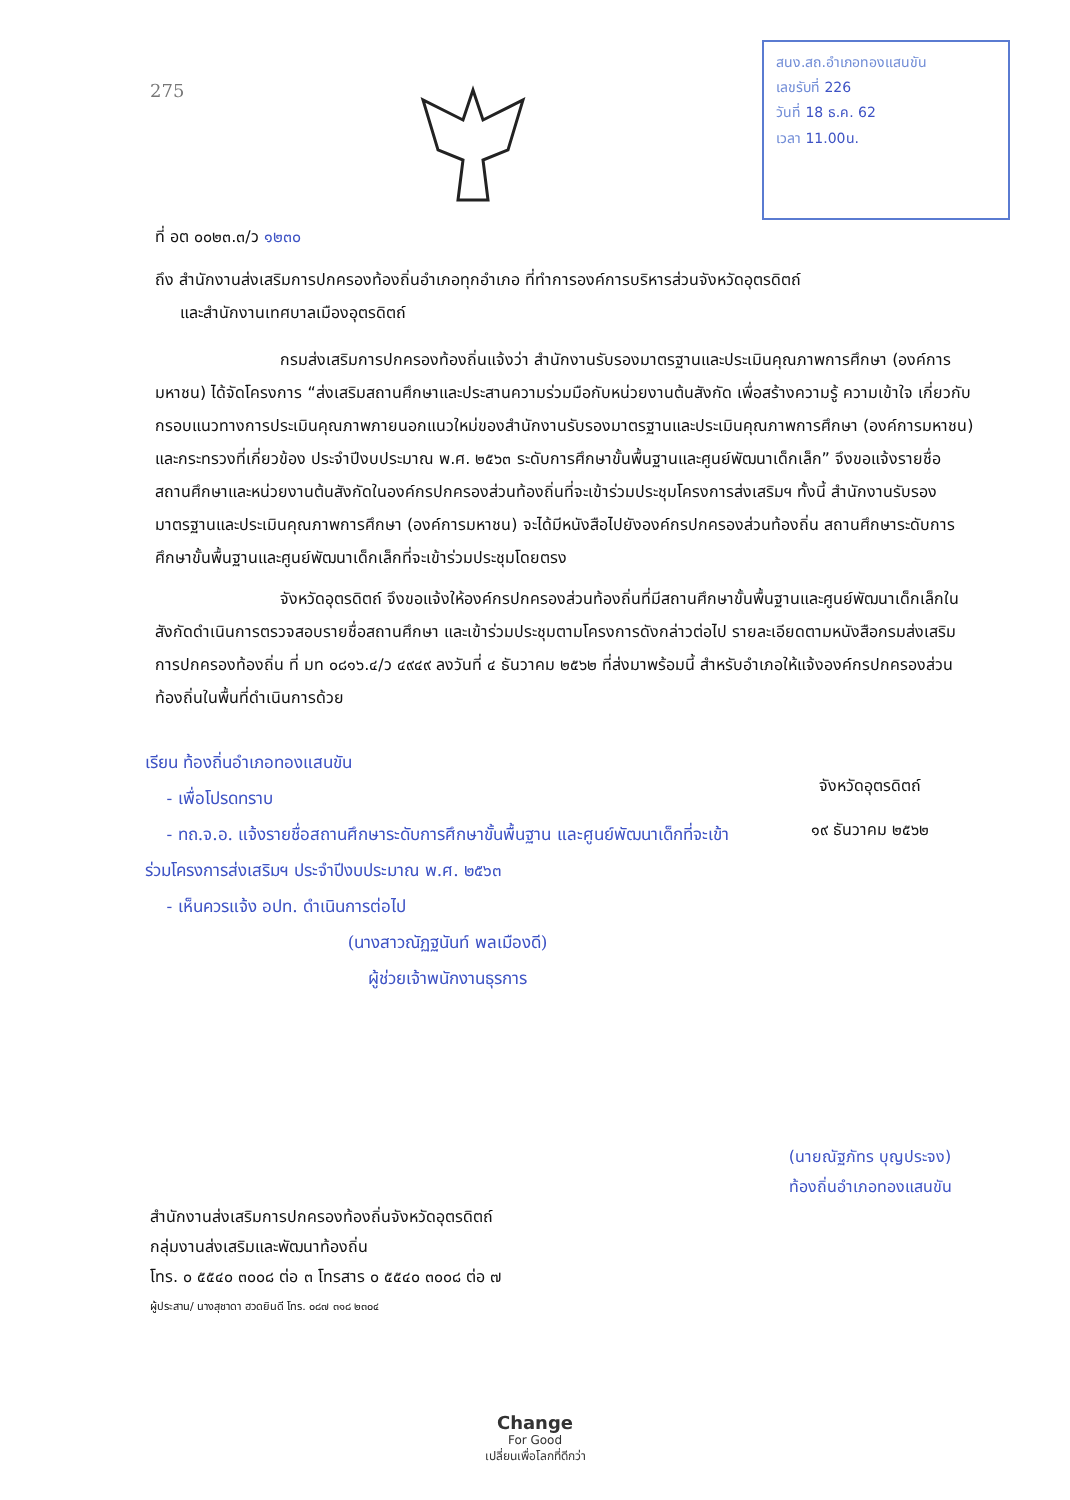275
สนง.สถ.อำเภอทองแสนขัน
เลขรับที่ 226
วันที่ 18 ธ.ค. 62
เวลา 11.00น.
ที่ อต ๐๐๒๓.๓/ว ๑๒๓๐
ถึง สำนักงานส่งเสริมการปกครองท้องถิ่นอำเภอทุกอำเภอ ที่ทำการองค์การบริหารส่วนจังหวัดอุตรดิตถ์
และสำนักงานเทศบาลเมืองอุตรดิตถ์
กรมส่งเสริมการปกครองท้องถิ่นแจ้งว่า สำนักงานรับรองมาตรฐานและประเมินคุณภาพการศึกษา (องค์การมหาชน) ได้จัดโครงการ “ส่งเสริมสถานศึกษาและประสานความร่วมมือกับหน่วยงานต้นสังกัด เพื่อสร้างความรู้ ความเข้าใจ เกี่ยวกับกรอบแนวทางการประเมินคุณภาพภายนอกแนวใหม่ของสำนักงานรับรองมาตรฐานและประเมินคุณภาพการศึกษา (องค์การมหาชน) และกระทรวงที่เกี่ยวข้อง ประจำปีงบประมาณ พ.ศ. ๒๕๖๓ ระดับการศึกษาขั้นพื้นฐานและศูนย์พัฒนาเด็กเล็ก” จึงขอแจ้งรายชื่อสถานศึกษาและหน่วยงานต้นสังกัดในองค์กรปกครองส่วนท้องถิ่นที่จะเข้าร่วมประชุมโครงการส่งเสริมฯ ทั้งนี้ สำนักงานรับรองมาตรฐานและประเมินคุณภาพการศึกษา (องค์การมหาชน) จะได้มีหนังสือไปยังองค์กรปกครองส่วนท้องถิ่น สถานศึกษาระดับการศึกษาขั้นพื้นฐานและศูนย์พัฒนาเด็กเล็กที่จะเข้าร่วมประชุมโดยตรง
จังหวัดอุตรดิตถ์ จึงขอแจ้งให้องค์กรปกครองส่วนท้องถิ่นที่มีสถานศึกษาขั้นพื้นฐานและศูนย์พัฒนาเด็กเล็กในสังกัดดำเนินการตรวจสอบรายชื่อสถานศึกษา และเข้าร่วมประชุมตามโครงการดังกล่าวต่อไป รายละเอียดตามหนังสือกรมส่งเสริมการปกครองท้องถิ่น ที่ มท ๐๘๑๖.๔/ว ๔๙๔๙ ลงวันที่ ๔ ธันวาคม ๒๕๖๒ ที่ส่งมาพร้อมนี้ สำหรับอำเภอให้แจ้งองค์กรปกครองส่วนท้องถิ่นในพื้นที่ดำเนินการด้วย
เรียน ท้องถิ่นอำเภอทองแสนขัน
- เพื่อโปรดทราบ
- ทถ.จ.อ. แจ้งรายชื่อสถานศึกษาระดับการศึกษาขั้นพื้นฐาน และศูนย์พัฒนาเด็กที่จะเข้าร่วมโครงการส่งเสริมฯ ประจำปีงบประมาณ พ.ศ. ๒๕๖๓
- เห็นควรแจ้ง อปท. ดำเนินการต่อไป
(นางสาวณัฏฐนันท์ พลเมืองดี)
ผู้ช่วยเจ้าพนักงานธุรการ
จังหวัดอุตรดิตถ์
๑๙ ธันวาคม ๒๕๖๒
(นายณัฐภัทร บุญประจง)
ท้องถิ่นอำเภอทองแสนขัน
สำนักงานส่งเสริมการปกครองท้องถิ่นจังหวัดอุตรดิตถ์
กลุ่มงานส่งเสริมและพัฒนาท้องถิ่น
โทร. ๐ ๕๕๔๐ ๓๐๐๘ ต่อ ๓ โทรสาร ๐ ๕๕๔๐ ๓๐๐๘ ต่อ ๗
ผู้ประสาน/ นางสุชาดา ฮวดยินดี โทร. ๐๘๗ ๓๑๘ ๒๓๐๔
Change
For Good
เปลี่ยนเพื่อโลกที่ดีกว่า